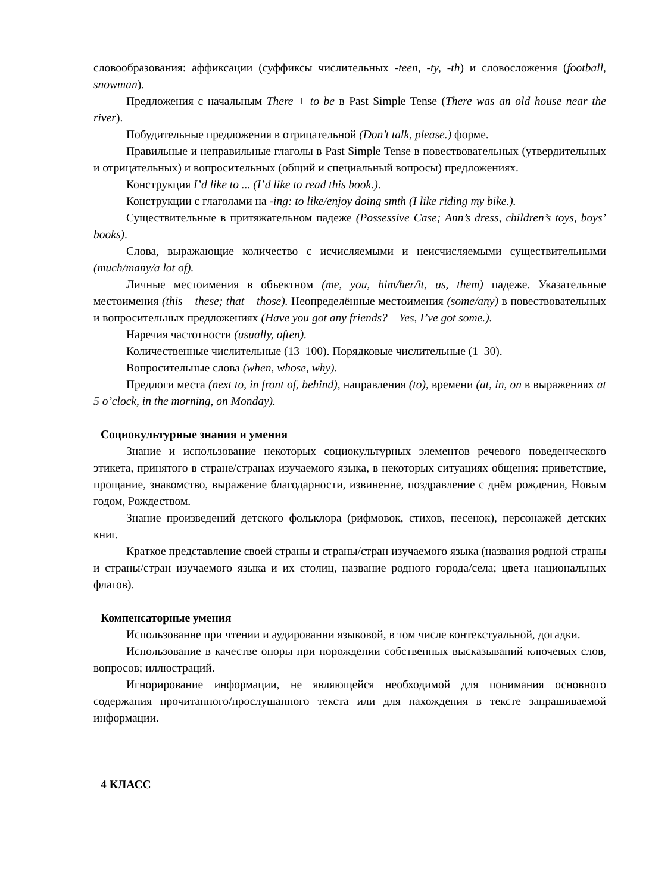словообразования: аффиксации (суффиксы числительных -teen, -ty, -th) и словосложения (football, snowman).
Предложения с начальным There + to be в Past Simple Tense (There was an old house near the river).
Побудительные предложения в отрицательной (Don’t talk, please.) форме.
Правильные и неправильные глаголы в Past Simple Tense в повествовательных (утвердительных и отрицательных) и вопросительных (общий и специальный вопросы) предложениях.
Конструкция I’d like to ... (I’d like to read this book.).
Конструкции с глаголами на -ing: to like/enjoy doing smth (I like riding my bike.).
Существительные в притяжательном падеже (Possessive Case; Ann’s dress, children’s toys, boys’ books).
Слова, выражающие количество с исчисляемыми и неисчисляемыми существительными (much/many/a lot of).
Личные местоимения в объектном (me, you, him/her/it, us, them) падеже. Указательные местоимения (this – these; that – those). Неопределённые местоимения (some/any) в повествовательных и вопросительных предложениях (Have you got any friends? – Yes, I’ve got some.).
Наречия частотности (usually, often).
Количественные числительные (13–100). Порядковые числительные (1–30).
Вопросительные слова (when, whose, why).
Предлоги места (next to, in front of, behind), направления (to), времени (at, in, on в выражениях at 5 o’clock, in the morning, on Monday).
Социокультурные знания и умения
Знание и использование некоторых социокультурных элементов речевого поведенческого этикета, принятого в стране/странах изучаемого языка, в некоторых ситуациях общения: приветствие, прощание, знакомство, выражение благодарности, извинение, поздравление с днём рождения, Новым годом, Рождеством.
Знание произведений детского фольклора (рифмовок, стихов, песенок), персонажей детских книг.
Краткое представление своей страны и страны/стран изучаемого языка (названия родной страны и страны/стран изучаемого языка и их столиц, название родного города/села; цвета национальных флагов).
Компенсаторные умения
Использование при чтении и аудировании языковой, в том числе контекстуальной, догадки.
Использование в качестве опоры при порождении собственных высказываний ключевых слов, вопросов; иллюстраций.
Игнорирование информации, не являющейся необходимой для понимания основного содержания прочитанного/прослушанного текста или для нахождения в тексте запрашиваемой информации.
4 КЛАСС